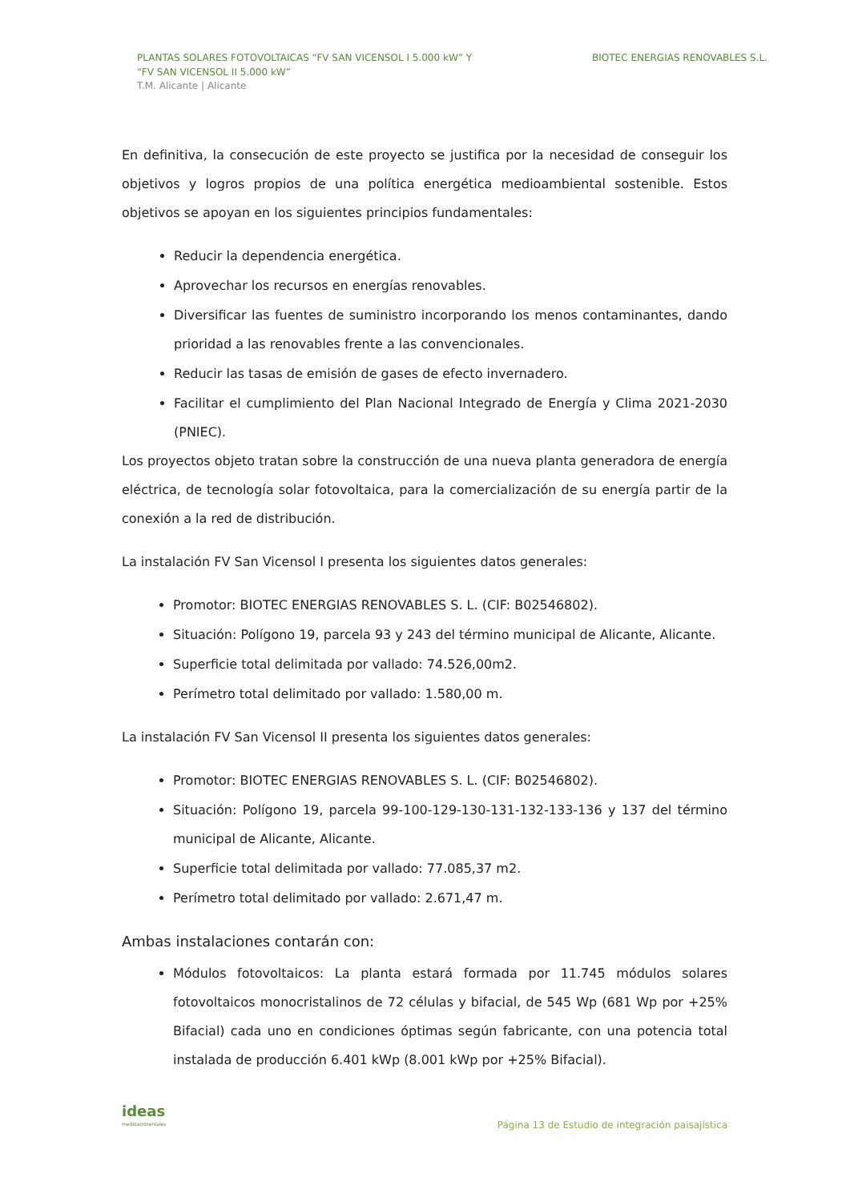PLANTAS SOLARES FOTOVOLTAICAS “FV SAN VICENSOL I 5.000 kW” Y
“FV SAN VICENSOL II 5.000 kW”
T.M. Alicante | Alicante
BIOTEC ENERGIAS RENOVABLES S.L.
En definitiva, la consecución de este proyecto se justifica por la necesidad de conseguir los objetivos y logros propios de una política energética medioambiental sostenible. Estos objetivos se apoyan en los siguientes principios fundamentales:
Reducir la dependencia energética.
Aprovechar los recursos en energías renovables.
Diversificar las fuentes de suministro incorporando los menos contaminantes, dando prioridad a las renovables frente a las convencionales.
Reducir las tasas de emisión de gases de efecto invernadero.
Facilitar el cumplimiento del Plan Nacional Integrado de Energía y Clima 2021-2030 (PNIEC).
Los proyectos objeto tratan sobre la construcción de una nueva planta generadora de energía eléctrica, de tecnología solar fotovoltaica, para la comercialización de su energía partir de la conexión a la red de distribución.
La instalación FV San Vicensol I presenta los siguientes datos generales:
Promotor: BIOTEC ENERGIAS RENOVABLES S. L. (CIF: B02546802).
Situación: Polígono 19, parcela 93 y 243 del término municipal de Alicante, Alicante.
Superficie total delimitada por vallado: 74.526,00m2.
Perímetro total delimitado por vallado: 1.580,00 m.
La instalación FV San Vicensol II presenta los siguientes datos generales:
Promotor: BIOTEC ENERGIAS RENOVABLES S. L. (CIF: B02546802).
Situación: Polígono 19, parcela 99-100-129-130-131-132-133-136 y 137 del término municipal de Alicante, Alicante.
Superficie total delimitada por vallado: 77.085,37 m2.
Perímetro total delimitado por vallado: 2.671,47 m.
Ambas instalaciones contarán con:
Módulos fotovoltaicos: La planta estará formada por 11.745 módulos solares fotovoltaicos monocristalinos de 72 células y bifacial, de 545 Wp (681 Wp por +25% Bifacial) cada uno en condiciones óptimas según fabricante, con una potencia total instalada de producción 6.401 kWp (8.001 kWp por +25% Bifacial).
ideas
medioambientales
Página 13 de Estudio de integración paisajística